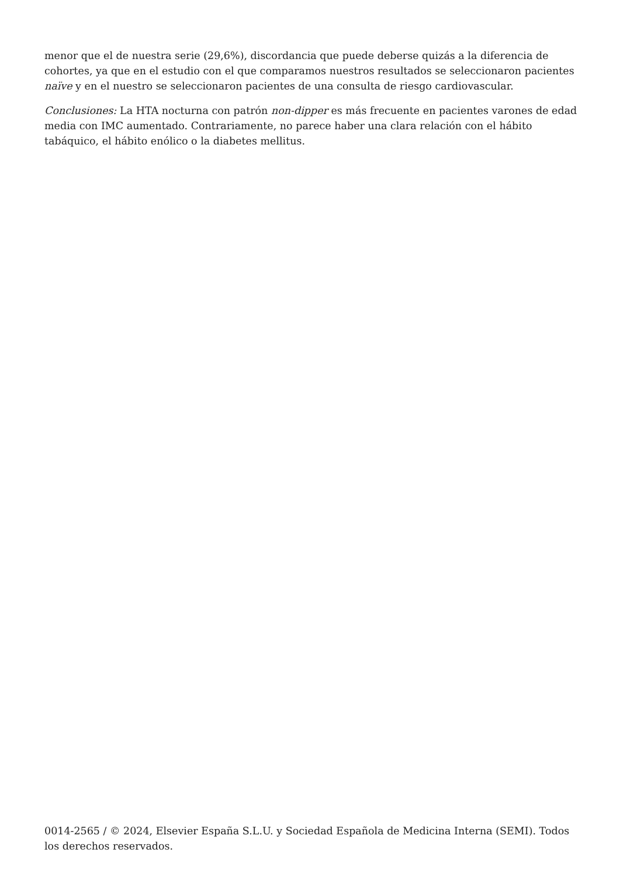menor que el de nuestra serie (29,6%), discordancia que puede deberse quizás a la diferencia de cohortes, ya que en el estudio con el que comparamos nuestros resultados se seleccionaron pacientes naïve y en el nuestro se seleccionaron pacientes de una consulta de riesgo cardiovascular.
Conclusiones: La HTA nocturna con patrón non-dipper es más frecuente en pacientes varones de edad media con IMC aumentado. Contrariamente, no parece haber una clara relación con el hábito tabáquico, el hábito enólico o la diabetes mellitus.
0014-2565 / © 2024, Elsevier España S.L.U. y Sociedad Española de Medicina Interna (SEMI). Todos los derechos reservados.